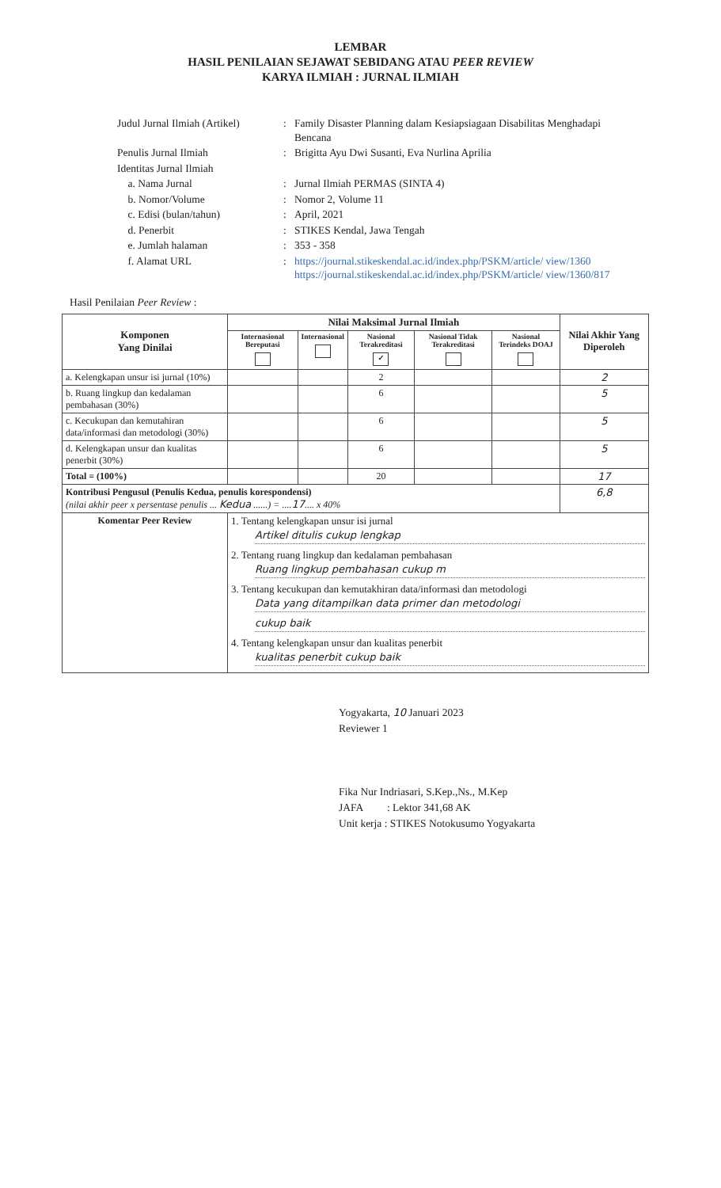LEMBAR
HASIL PENILAIAN SEJAWAT SEBIDANG ATAU PEER REVIEW
KARYA ILMIAH : JURNAL ILMIAH
| Judul Jurnal Ilmiah (Artikel) | : | Family Disaster Planning dalam Kesiapsiagaan Disabilitas Menghadapi Bencana |
| Penulis Jurnal Ilmiah | : | Brigitta Ayu Dwi Susanti, Eva Nurlina Aprilia |
| Identitas Jurnal Ilmiah | | |
| a. Nama Jurnal | : | Jurnal Ilmiah PERMAS (SINTA 4) |
| b. Nomor/Volume | : | Nomor 2, Volume 11 |
| c. Edisi (bulan/tahun) | : | April, 2021 |
| d. Penerbit | : | STIKES Kendal, Jawa Tengah |
| e. Jumlah halaman | : | 353 - 358 |
| f. Alamat URL | : | https://journal.stikeskendal.ac.id/index.php/PSKM/article/ view/1360 https://journal.stikeskendal.ac.id/index.php/PSKM/article/ view/1360/817 |
Hasil Penilaian Peer Review :
| Komponen Yang Dinilai | Nilai Maksimal Jurnal Ilmiah | | | | | Nilai Akhir Yang Diperoleh |
| --- | --- | --- | --- | --- | --- | --- |
| | Internasional Bereputasi | Internasional | Nasional Terakreditasi ✓ | Nasional Tidak Terakreditasi | Nasional Terindeks DOAJ | |
| a. Kelengkapan unsur isi jurnal (10%) | | | 2 | | | 2 |
| b. Ruang lingkup dan kedalaman pembahasan (30%) | | | 6 | | | 5 |
| c. Kecukupan dan kemutahiran data/informasi dan metodologi (30%) | | | 6 | | | 5 |
| d. Kelengkapan unsur dan kualitas penerbit (30%) | | | 6 | | | 5 |
| Total = (100%) | | | 20 | | | 17 |
| Kontribusi Pengusul (Penulis Kedua, penulis korespondensi) (nilai akhir peer x persentase penulis ... Kedua ......) = .... 17 .... x 40% | | | | | | 6,8 |
| Komentar Peer Review | 1. Tentang kelengkapan unsur isi jurnal Artikel ditulis cukup lengkap 2. Tentang ruang lingkup dan kedalaman pembahasan Ruang lingkup pembahasan cukup m 3. Tentang kecukupan dan kemutakhiran data/informasi dan metodologi Data yang ditampilkan data primer dan metodologi cukup baik 4. Tentang kelengkapan unsur dan kualitas penerbit kualitas penerbit cukup baik | | | | | |
Yogyakarta, 10 Januari 2023
Reviewer 1
Fika Nur Indriasari, S.Kep.,Ns., M.Kep
JAFA : Lektor 341,68 AK
Unit kerja : STIKES Notokusumo Yogyakarta